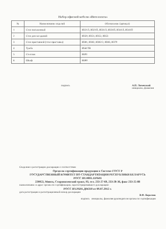Набор офисной мебели «Интеллекта»
| № | Наименование изделий | Обозначение (артикул) |
| --- | --- | --- |
| 1 | Стол письменный | И321Л, И321П, И331Л, И331П, И341Л, И341П |
| 2 | Стол для заседаний | И350, И351, И352, И353 |
| 3 | Стол приставной (стол-приставка) | И381, И382, И382/2, И383, И379 |
| 4 | Тумба | И561ТВ |
| 5 | Стеллаж | И401 |
| 6 | Шкаф | И490 |
подпись А.П. Личевский
инициалы, фамилия
Сведения о регистрации декларации о соответствии
Орган по сертификации продукции в Системе ГОСТ Р
ГОСУДАРСТВЕННЫЙ КОМИТЕТ ПО СТАНДАРТИЗАЦИИ РЕСПУБЛИКИ БЕЛАРУСЬ
РОСС BY.0001.11РБ01
220053, Минск, Старовиленский тракт, 93, тел. 233-27-69, 233-28-36, факс 233-25-88
наименование и адрес органа по сертификации, зарегистрировавшего декларацию
РОСС BY.РБ01.Д04310 от 09.07.2012 г.
дата регистрации и регистрационный номер декларации
В.Ф. Королюк
подпись инициалы, фамилия руководителя органа по сертификации